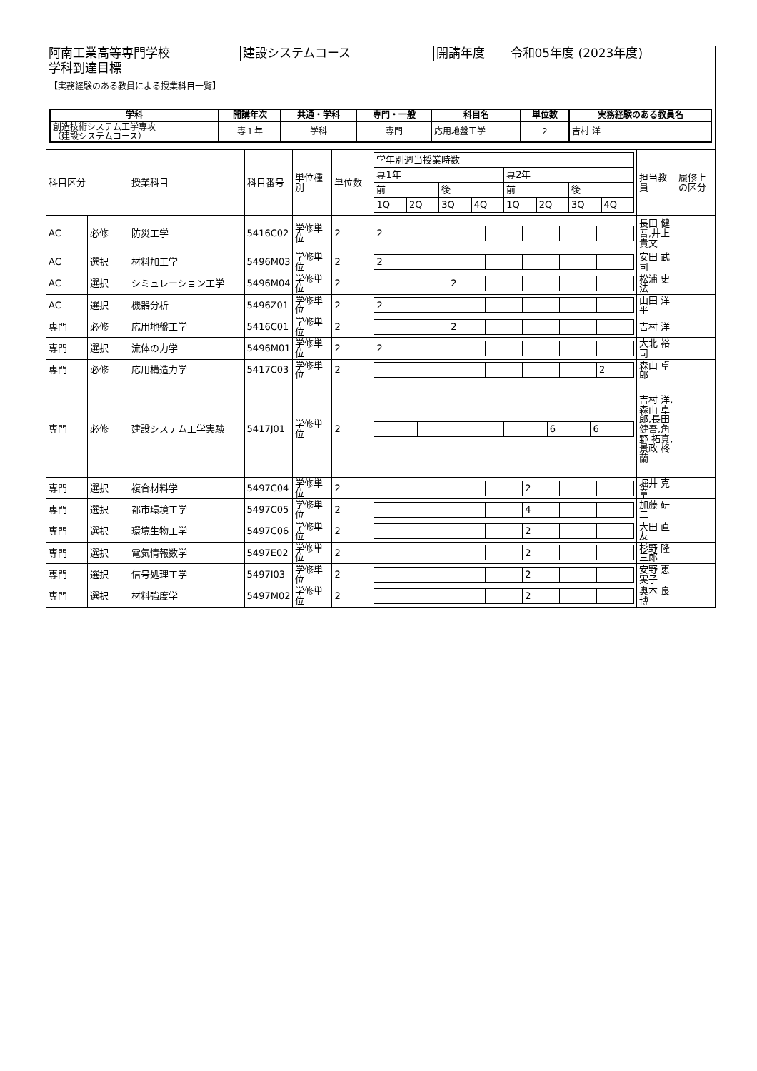| 阿南工業高等専門学校 | 建設システムコース | 開講年度 | 令和05年度 (2023年度) |
| 学科到達目標 | | | |
| 【実務経験のある教員による授業科目一覧】 / 学科 / 開講年次 / 共通・学科 / 専門・一般 / 科目名 / 単位数 / 実務経験のある教員名 / / --- / --- / --- / --- / --- / --- / --- / / 創造技術システム工学専攻 （建設システムコース） / 専１年 / 学科 / 専門 / 応用地盤工学 / 2 / 吉村 洋 / | | | |
| 科目区分 | | 授業科目 | 科目番号 | 単位種別 | 単位数 | / 学年別週当授業時数 / / / / / / / / / 専1年 / / / / 専2年 / / / / / 前 / / 後 / / 前 / / 後 / / / 1Q / 2Q / 3Q / 4Q / 1Q / 2Q / 3Q / 4Q / | 担当教員 | 履修上の区分 |
| AC | 必修 | 防災工学 | 5416C02 | 学修単位 | 2 | / 2 / / / / / / / | 長田 健吾,井上 貴文 | |
| AC | 選択 | 材料加工学 | 5496M03 | 学修単位 | 2 | / 2 / / / / / / / | 安田 武司 | |
| AC | 選択 | シミュレーション工学 | 5496M04 | 学修単位 | 2 | / / / 2 / / / / / | 松浦 史法 | |
| AC | 選択 | 機器分析 | 5496Z01 | 学修単位 | 2 | / 2 / / / / / / / | 山田 洋平 | |
| 専門 | 必修 | 応用地盤工学 | 5416C01 | 学修単位 | 2 | / / / 2 / / / / / | 吉村 洋 | |
| 専門 | 選択 | 流体の力学 | 5496M01 | 学修単位 | 2 | / 2 / / / / / / / | 大北 裕司 | |
| 専門 | 必修 | 応用構造力学 | 5417C03 | 学修単位 | 2 | / / / / / / / 2 / | 森山 卓郎 | |
| 専門 | 必修 | 建設システム工学実験 | 5417J01 | 学修単位 | 2 | / / / / / 6 / 6 / | 吉村 洋,森山 卓郎,長田 健吾,角野 拓真,景政 柊蘭 | |
| 専門 | 選択 | 複合材料学 | 5497C04 | 学修単位 | 2 | / / / / / 2 / / / | 堀井 克章 | |
| 専門 | 選択 | 都市環境工学 | 5497C05 | 学修単位 | 2 | / / / / / 4 / / / | 加藤 研二 | |
| 専門 | 選択 | 環境生物工学 | 5497C06 | 学修単位 | 2 | / / / / / 2 / / / | 大田 直友 | |
| 専門 | 選択 | 電気情報数学 | 5497E02 | 学修単位 | 2 | / / / / / 2 / / / | 杉野 隆三郎 | |
| 専門 | 選択 | 信号処理工学 | 5497I03 | 学修単位 | 2 | / / / / / 2 / / / | 安野 恵実子 | |
| 専門 | 選択 | 材料強度学 | 5497M02 | 学修単位 | 2 | / / / / / 2 / / / | 奥本 良博 | |